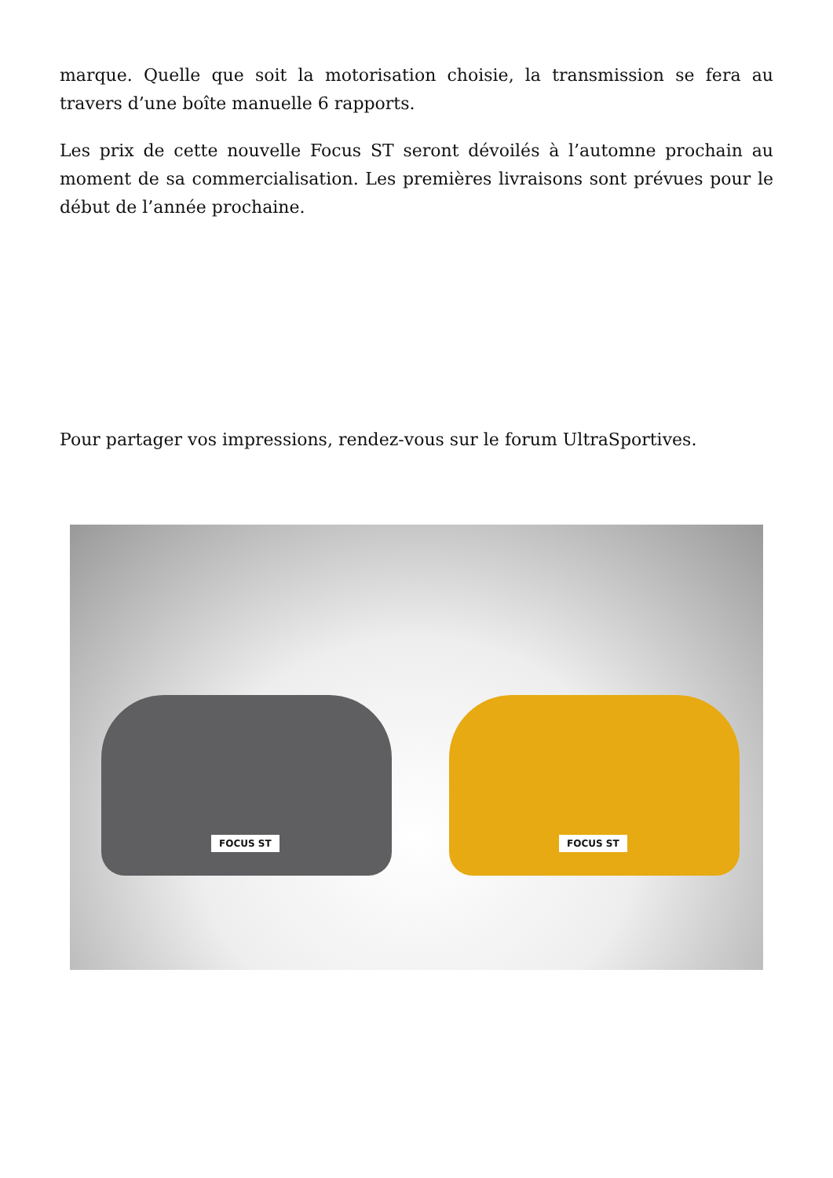marque. Quelle que soit la motorisation choisie, la transmission se fera au travers d’une boîte manuelle 6 rapports.
Les prix de cette nouvelle Focus ST seront dévoilés à l’automne prochain au moment de sa commercialisation. Les premières livraisons sont prévues pour le début de l’année prochaine.
Pour partager vos impressions, rendez-vous sur le forum UltraSportives.
FOCUS ST FOCUS ST